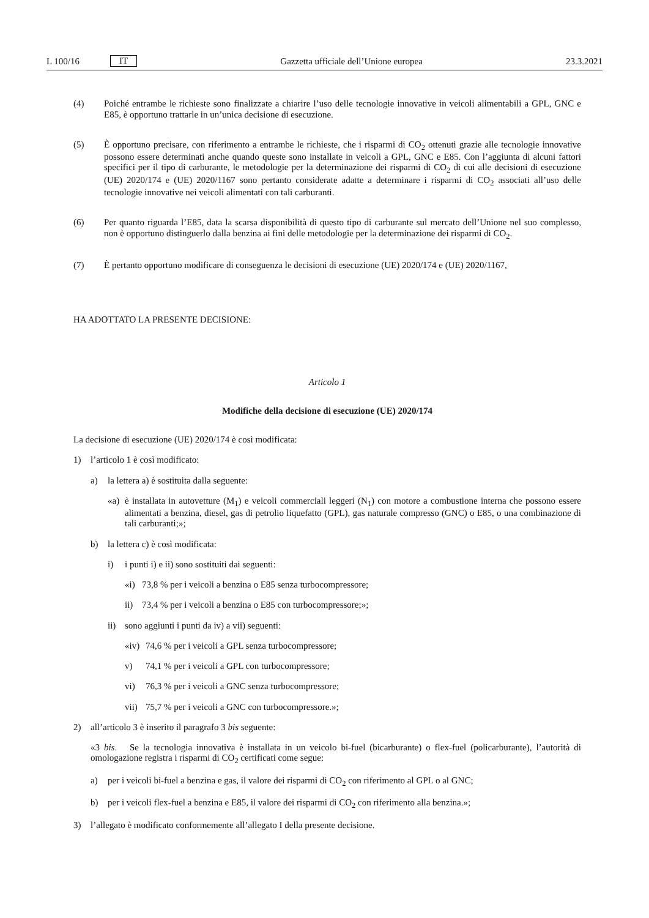L 100/16 IT Gazzetta ufficiale dell’Unione europea 23.3.2021
(4) Poiché entrambe le richieste sono finalizzate a chiarire l’uso delle tecnologie innovative in veicoli alimentabili a GPL, GNC e E85, è opportuno trattarle in un’unica decisione di esecuzione.
(5) È opportuno precisare, con riferimento a entrambe le richieste, che i risparmi di CO<sub>2</sub> ottenuti grazie alle tecnologie innovative possono essere determinati anche quando queste sono installate in veicoli a GPL, GNC e E85. Con l’aggiunta di alcuni fattori specifici per il tipo di carburante, le metodologie per la determinazione dei risparmi di CO<sub>2</sub> di cui alle decisioni di esecuzione (UE) 2020/174 e (UE) 2020/1167 sono pertanto considerate adatte a determinare i risparmi di CO<sub>2</sub> associati all’uso delle tecnologie innovative nei veicoli alimentati con tali carburanti.
(6) Per quanto riguarda l’E85, data la scarsa disponibilità di questo tipo di carburante sul mercato dell’Unione nel suo complesso, non è opportuno distinguerlo dalla benzina ai fini delle metodologie per la determinazione dei risparmi di CO<sub>2</sub>.
(7) È pertanto opportuno modificare di conseguenza le decisioni di esecuzione (UE) 2020/174 e (UE) 2020/1167,
HA ADOTTATO LA PRESENTE DECISIONE:
Articolo 1
Modifiche della decisione di esecuzione (UE) 2020/174
La decisione di esecuzione (UE) 2020/174 è così modificata:
1) l’articolo 1 è così modificato:
a) la lettera a) è sostituita dalla seguente:
«a) è installata in autovetture (M<sub>1</sub>) e veicoli commerciali leggeri (N<sub>1</sub>) con motore a combustione interna che possono essere alimentati a benzina, diesel, gas di petrolio liquefatto (GPL), gas naturale compresso (GNC) o E85, o una combinazione di tali carburanti;»;
b) la lettera c) è così modificata:
i) i punti i) e ii) sono sostituiti dai seguenti:
«i) 73,8 % per i veicoli a benzina o E85 senza turbocompressore;
ii) 73,4 % per i veicoli a benzina o E85 con turbocompressore;»;
ii) sono aggiunti i punti da iv) a vii) seguenti:
«iv)
74,6 % per i veicoli a GPL senza turbocompressore;
v) 74,1 % per i veicoli a GPL con turbocompressore;
vi) 76,3 % per i veicoli a GNC senza turbocompressore;
vii)
75,7 % per i veicoli a GNC con turbocompressore.»;
2) all’articolo 3 è inserito il paragrafo 3 bis seguente:
«3 bis. Se la tecnologia innovativa è installata in un veicolo bi-fuel (bicarburante) o flex-fuel (policarburante), l’autorità di omologazione registra i risparmi di CO<sub>2</sub> certificati come segue:
a) per i veicoli bi-fuel a benzina e gas, il valore dei risparmi di CO<sub>2</sub> con riferimento al GPL o al GNC;
b) per i veicoli flex-fuel a benzina e E85, il valore dei risparmi di CO<sub>2</sub> con riferimento alla benzina.»;
3) l’allegato è modificato conformemente all’allegato I della presente decisione.